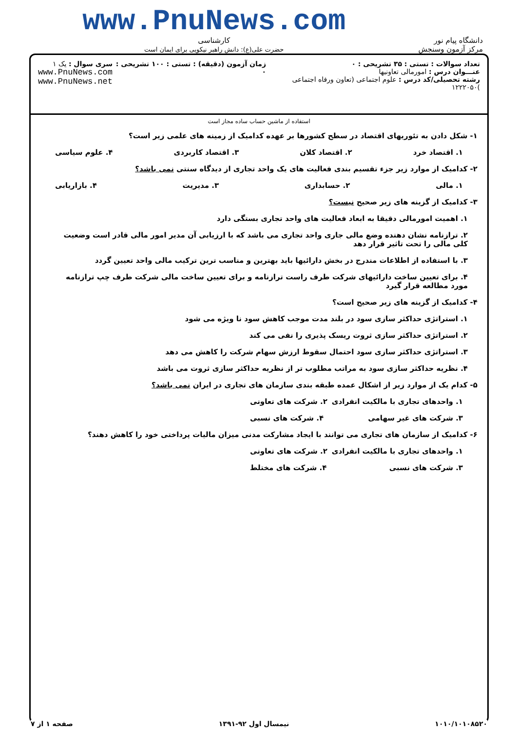دانشگاه پیام نور
مرکز آزمون وسنجش
www.PnuNews.com
کارشناسی
حضرت علی(ع): دانش راهبر نیکویی برای ایمان است
تعداد سوالات : تستی : ۳۵ تشریحی : ۰
عنـــوان درس : امورمالی تعاونیها
رشته تحصیلی/کد درس : علوم اجتماعی (تعاون ورفاه اجتماعی )۱۲۲۲۰۵۰
زمان آزمون (دقیقه) : تستی : ۱۰۰ تشریحی : ۰
سری سوال : یک ۱
www.PnuNews.com
www.PnuNews.net
استفاده از ماشین حساب ساده مجاز است
۱- شکل دادن به تئوریهای اقتصاد در سطح کشورها بر عهده کدامیک از زمینه های علمی زیر است؟
۱. اقتصاد خرد ۲. اقتصاد کلان ۳. اقتصاد کاربردی ۴. علوم سیاسی
۲- کدامیک از موارد زیر جزء تقسیم بندی فعالیت های یک واحد تجاری از دیدگاه سنتی نمی باشد؟
۱. مالی ۲. حسابداری ۳. مدیریت ۴. بازاریابی
۳- کدامیک از گزینه های زیر صحیح نیست؟
۱. اهمیت امورمالی دقیقا به ابعاد فعالیت های واحد تجاری بستگی دارد
۲. ترازنامه نشان دهنده وضع مالی جاری واحد تجاری می باشد که با ارزیابی آن مدیر امور مالی قادر است وضعیت کلی مالی را تحت تاثیر قرار دهد
۳. با استفاده از اطلاعات مندرج در بخش دارائیها باید بهترین و مناسب ترین ترکیب مالی واحد تعیین گردد
۴. برای تعیین ساخت دارائیهای شرکت طرف راست ترازنامه و برای تعیین ساخت مالی شرکت طرف چپ ترازنامه مورد مطالعه قرار گیرد
۴- کدامیک از گزینه های زیر صحیح است؟
۱. استراتژی حداکثر سازی سود در بلند مدت موجب کاهش سود نا ویژه می شود
۲. استراتژی حداکثر سازی ثروت ریسک پذیری را نفی می کند
۳. استراتژی حداکثر سازی سود احتمال سقوط ارزش سهام شرکت را کاهش می دهد
۴. نظریه حداکثر سازی سود به مراتب مطلوب تر از نظریه حداکثر سازی ثروت می باشد
۵- کدام یک از موارد زیر از اشکال عمده طبقه بندی سازمان های تجاری در ایران نمی باشد؟
۱. واحدهای تجاری با مالکیت انفرادی ۲. شرکت های تعاونی
۳. شرکت های غیر سهامی ۴. شرکت های نسبی
۶- کدامیک از سازمان های تجاری می توانند با ایجاد مشارکت مدنی میزان مالیات پرداختی خود را کاهش دهند؟
۱. واحدهای تجاری با مالکیت انفرادی ۲. شرکت های تعاونی
۳. شرکت های نسبی ۴. شرکت های مختلط
۱۰۱۰/۱۰۱۰۸۵۲۰ نیمسال اول ۹۲-۱۳۹۱ صفحه ۱ از ۷